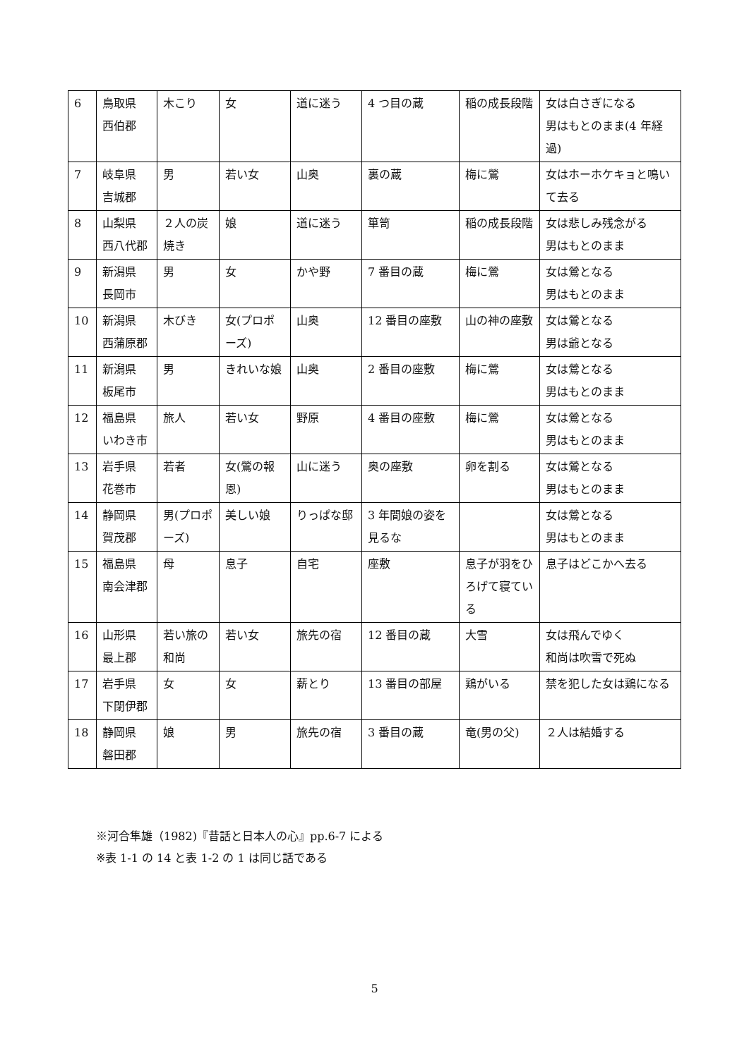| 6 | 鳥取県 西伯郡 | 木こり | 女 | 道に迷う | 4 つ目の蔵 | 稲の成長段階 | 女は白さぎになる 男はもとのまま(4 年経過) |
| 7 | 岐阜県 吉城郡 | 男 | 若い女 | 山奥 | 裏の蔵 | 梅に鶯 | 女はホーホケキョと鳴いて去る |
| 8 | 山梨県 西八代郡 | ２人の炭焼き | 娘 | 道に迷う | 箪笥 | 稲の成長段階 | 女は悲しみ残念がる 男はもとのまま |
| 9 | 新潟県 長岡市 | 男 | 女 | かや野 | 7 番目の蔵 | 梅に鶯 | 女は鶯となる 男はもとのまま |
| 10 | 新潟県 西蒲原郡 | 木びき | 女(プロポーズ) | 山奥 | 12 番目の座敷 | 山の神の座敷 | 女は鶯となる 男は爺となる |
| 11 | 新潟県 板尾市 | 男 | きれいな娘 | 山奥 | 2 番目の座敷 | 梅に鶯 | 女は鶯となる 男はもとのまま |
| 12 | 福島県 いわき市 | 旅人 | 若い女 | 野原 | 4 番目の座敷 | 梅に鶯 | 女は鶯となる 男はもとのまま |
| 13 | 岩手県 花巻市 | 若者 | 女(鶯の報恩) | 山に迷う | 奥の座敷 | 卵を割る | 女は鶯となる 男はもとのまま |
| 14 | 静岡県 賀茂郡 | 男(プロポーズ) | 美しい娘 | りっぱな邸 | 3 年間娘の姿を見るな | | 女は鶯となる 男はもとのまま |
| 15 | 福島県 南会津郡 | 母 | 息子 | 自宅 | 座敷 | 息子が羽をひろげて寝ている | 息子はどこかへ去る |
| 16 | 山形県 最上郡 | 若い旅の和尚 | 若い女 | 旅先の宿 | 12 番目の蔵 | 大雪 | 女は飛んでゆく 和尚は吹雪で死ぬ |
| 17 | 岩手県 下閉伊郡 | 女 | 女 | 薪とり | 13 番目の部屋 | 鶏がいる | 禁を犯した女は鶏になる |
| 18 | 静岡県 磐田郡 | 娘 | 男 | 旅先の宿 | 3 番目の蔵 | 竜(男の父) | ２人は結婚する |
※河合隼雄（1982)『昔話と日本人の心』pp.6-7 による
※表 1-1 の 14 と表 1-2 の 1 は同じ話である
5